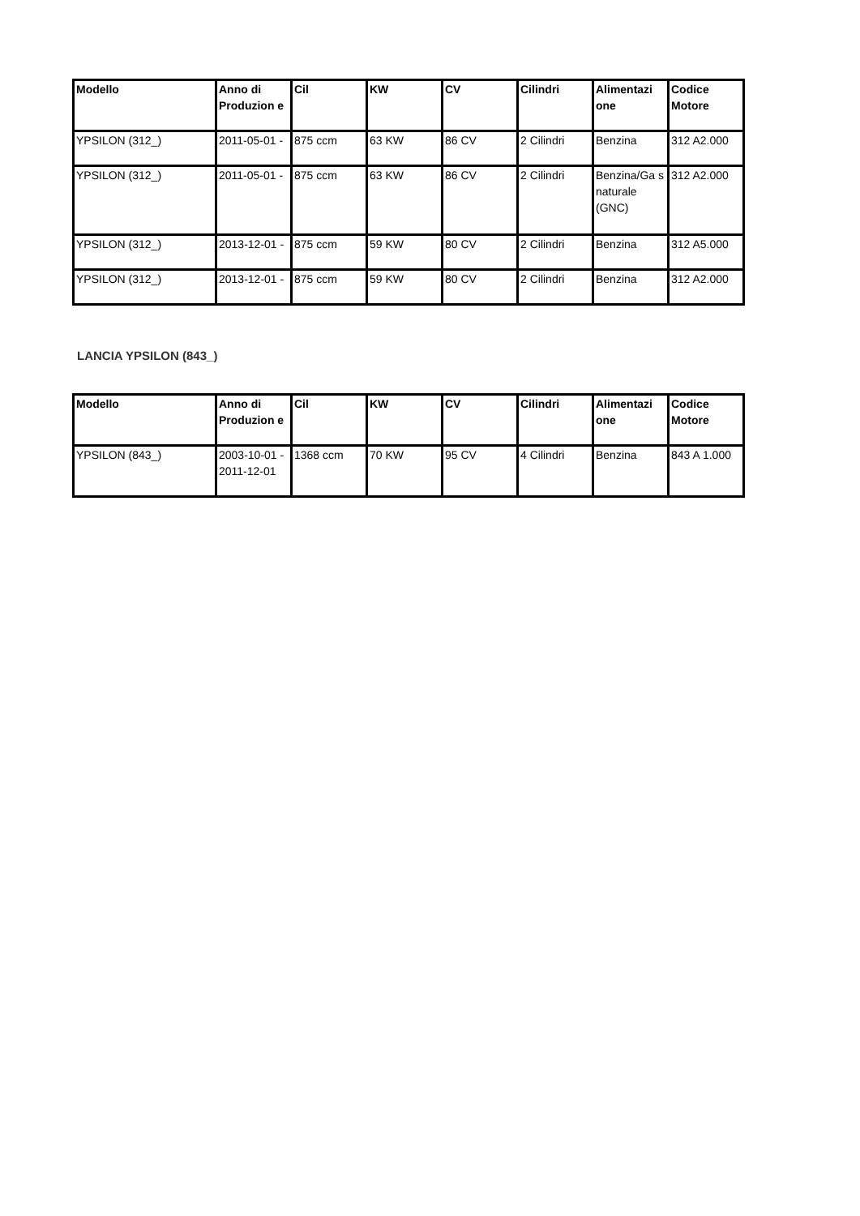| Modello | Anno di Produzion e | Cil | KW | CV | Cilindri | Alimentazi one | Codice Motore |
| --- | --- | --- | --- | --- | --- | --- | --- |
| YPSILON (312_) | 2011-05-01 - | 875 ccm | 63 KW | 86 CV | 2 Cilindri | Benzina | 312 A2.000 |
| YPSILON (312_) | 2011-05-01 - | 875 ccm | 63 KW | 86 CV | 2 Cilindri | Benzina/Ga s naturale (GNC) | 312 A2.000 |
| YPSILON (312_) | 2013-12-01 - | 875 ccm | 59 KW | 80 CV | 2 Cilindri | Benzina | 312 A5.000 |
| YPSILON (312_) | 2013-12-01 - | 875 ccm | 59 KW | 80 CV | 2 Cilindri | Benzina | 312 A2.000 |
LANCIA YPSILON (843_)
| Modello | Anno di Produzion e | Cil | KW | CV | Cilindri | Alimentazi one | Codice Motore |
| --- | --- | --- | --- | --- | --- | --- | --- |
| YPSILON (843_) | 2003-10-01 - 2011-12-01 | 1368 ccm | 70 KW | 95 CV | 4 Cilindri | Benzina | 843 A 1.000 |